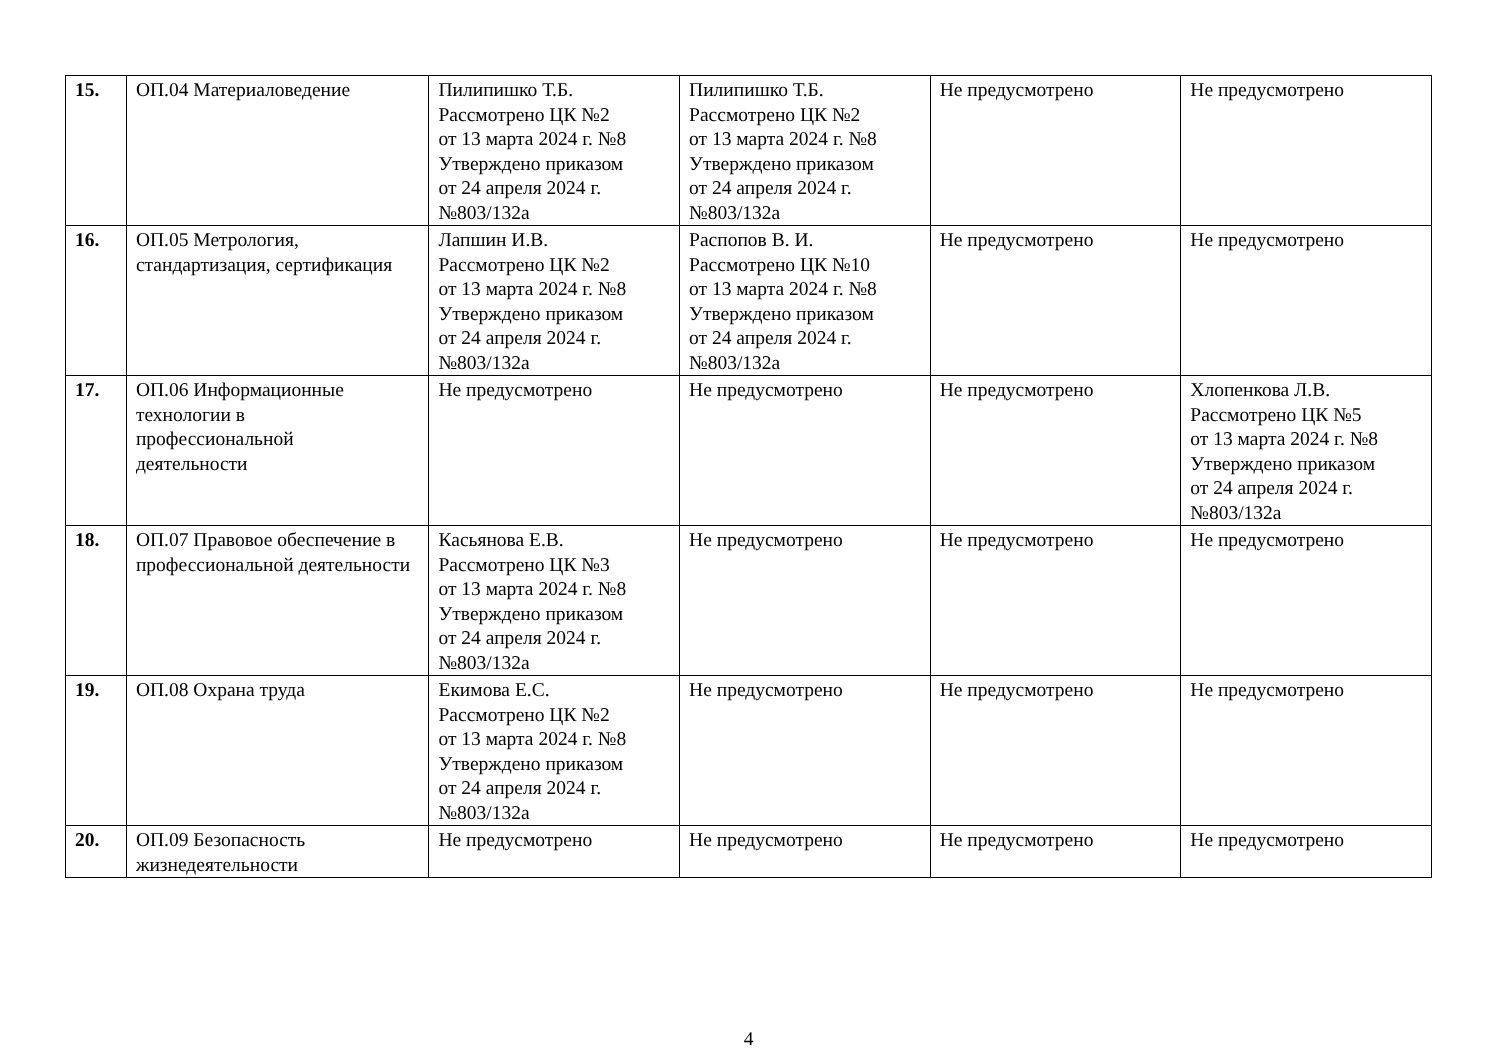| 15. | ОП.04 Материаловедение | Пилипишко Т.Б. Рассмотрено ЦК №2 от 13 марта 2024 г. №8 Утверждено приказом от 24 апреля 2024 г. №803/132а | Пилипишко Т.Б. Рассмотрено ЦК №2 от 13 марта 2024 г. №8 Утверждено приказом от 24 апреля 2024 г. №803/132а | Не предусмотрено | Не предусмотрено |
| 16. | ОП.05 Метрология, стандартизация, сертификация | Лапшин И.В. Рассмотрено ЦК №2 от 13 марта 2024 г. №8 Утверждено приказом от 24 апреля 2024 г. №803/132а | Распопов В. И. Рассмотрено ЦК №10 от 13 марта 2024 г. №8 Утверждено приказом от 24 апреля 2024 г. №803/132а | Не предусмотрено | Не предусмотрено |
| 17. | ОП.06 Информационные технологии в профессиональной деятельности | Не предусмотрено | Не предусмотрено | Не предусмотрено | Хлопенкова Л.В. Рассмотрено ЦК №5 от 13 марта 2024 г. №8 Утверждено приказом от 24 апреля 2024 г. №803/132а |
| 18. | ОП.07 Правовое обеспечение в профессиональной деятельности | Касьянова Е.В. Рассмотрено ЦК №3 от 13 марта 2024 г. №8 Утверждено приказом от 24 апреля 2024 г. №803/132а | Не предусмотрено | Не предусмотрено | Не предусмотрено |
| 19. | ОП.08 Охрана труда | Екимова Е.С. Рассмотрено ЦК №2 от 13 марта 2024 г. №8 Утверждено приказом от 24 апреля 2024 г. №803/132а | Не предусмотрено | Не предусмотрено | Не предусмотрено |
| 20. | ОП.09 Безопасность жизнедеятельности | Не предусмотрено | Не предусмотрено | Не предусмотрено | Не предусмотрено |
4